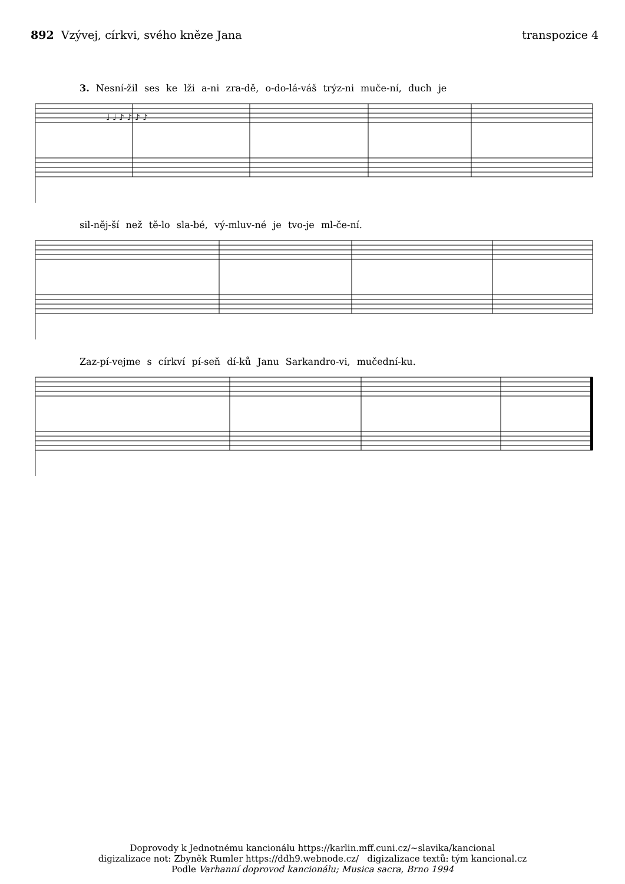892 Vzývej, církvi, svého kněze Jana
transpozice 4
3. Nesní-žil ses ke lži a-ni zra-dě, o-do-lá-váš trýz-ni muče-ní, duch je
♩ ♩ ♪ ♪ ♪ ♪
sil-něj-ší než tě-lo sla-bé, vý-mluv-né je tvo-je ml-če-ní.
Zaz-pí-vejme s církví pí-seň dí-ků Janu Sarkandro-vi, mučední-ku.
Doprovody k Jednotnému kancionálu https://karlin.mff.cuni.cz/~slavika/kancional
digizalizace not: Zbyněk Rumler https://ddh9.webnode.cz/ digizalizace textů: tým kancional.cz
Podle Varhanní doprovod kancionálu; Musica sacra, Brno 1994